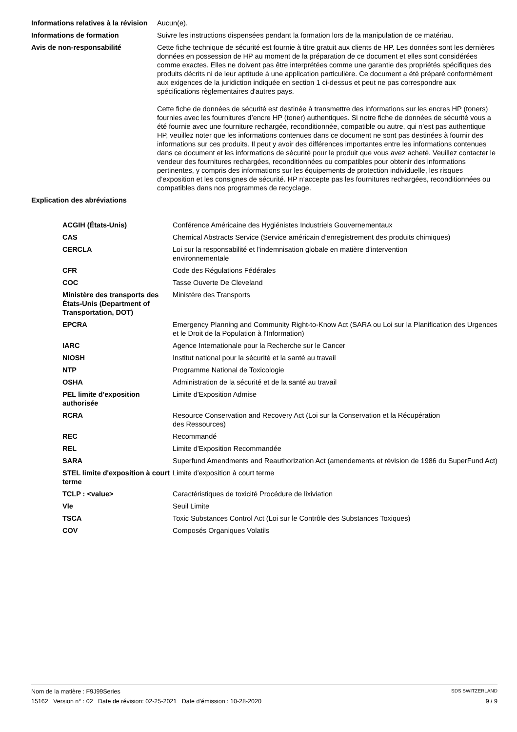| Informations relatives à la révision | Aucun(e). |
| Informations de formation | Suivre les instructions dispensées pendant la formation lors de la manipulation de ce matériau. |
| Avis de non-responsabilité | Cette fiche technique de sécurité est fournie à titre gratuit aux clients de HP. Les données sont les dernières données en possession de HP au moment de la préparation de ce document et elles sont considérées comme exactes. Elles ne doivent pas être interprétées comme une garantie des propriétés spécifiques des produits décrits ni de leur aptitude à une application particulière. Ce document a été préparé conformément aux exigences de la juridiction indiquée en section 1 ci-dessus et peut ne pas correspondre aux spécifications règlementaires d'autres pays. Cette fiche de données de sécurité est destinée à transmettre des informations sur les encres HP (toners) fournies avec les fournitures d’encre HP (toner) authentiques. Si notre fiche de données de sécurité vous a été fournie avec une fourniture rechargée, reconditionnée, compatible ou autre, qui n’est pas authentique HP, veuillez noter que les informations contenues dans ce document ne sont pas destinées à fournir des informations sur ces produits. Il peut y avoir des différences importantes entre les informations contenues dans ce document et les informations de sécurité pour le produit que vous avez acheté. Veuillez contacter le vendeur des fournitures rechargées, reconditionnées ou compatibles pour obtenir des informations pertinentes, y compris des informations sur les équipements de protection individuelle, les risques d’exposition et les consignes de sécurité. HP n’accepte pas les fournitures rechargées, reconditionnées ou compatibles dans nos programmes de recyclage. |
| Explication des abréviations | |
| ACGIH (États-Unis) | Conférence Américaine des Hygiénistes Industriels Gouvernementaux |
| CAS | Chemical Abstracts Service (Service américain d'enregistrement des produits chimiques) |
| CERCLA | Loi sur la responsabilité et l'indemnisation globale en matière d'intervention environnementale |
| CFR | Code des Régulations Fédérales |
| COC | Tasse Ouverte De Cleveland |
| Ministère des transports des États-Unis (Department of Transportation, DOT) | Ministère des Transports |
| EPCRA | Emergency Planning and Community Right-to-Know Act (SARA ou Loi sur la Planification des Urgences et le Droit de la Population à l'Information) |
| IARC | Agence Internationale pour la Recherche sur le Cancer |
| NIOSH | Institut national pour la sécurité et la santé au travail |
| NTP | Programme National de Toxicologie |
| OSHA | Administration de la sécurité et de la santé au travail |
| PEL limite d'exposition authorisée | Limite d'Exposition Admise |
| RCRA | Resource Conservation and Recovery Act (Loi sur la Conservation et la Récupération des Ressources) |
| REC | Recommandé |
| REL | Limite d'Exposition Recommandée |
| SARA | Superfund Amendments and Reauthorization Act (amendements et révision de 1986 du SuperFund Act) |
| STEL limite d'exposition à court terme | Limite d'exposition à court terme |
| TCLP : <value> | Caractéristiques de toxicité Procédure de lixiviation |
| Vle | Seuil Limite |
| TSCA | Toxic Substances Control Act (Loi sur le Contrôle des Substances Toxiques) |
| COV | Composés Organiques Volatils |
Nom de la matière : F9J99Series SDS SWITZERLAND
15162 Version n° : 02 Date de révision: 02-25-2021 Date d’émission : 10-28-2020 9 / 9